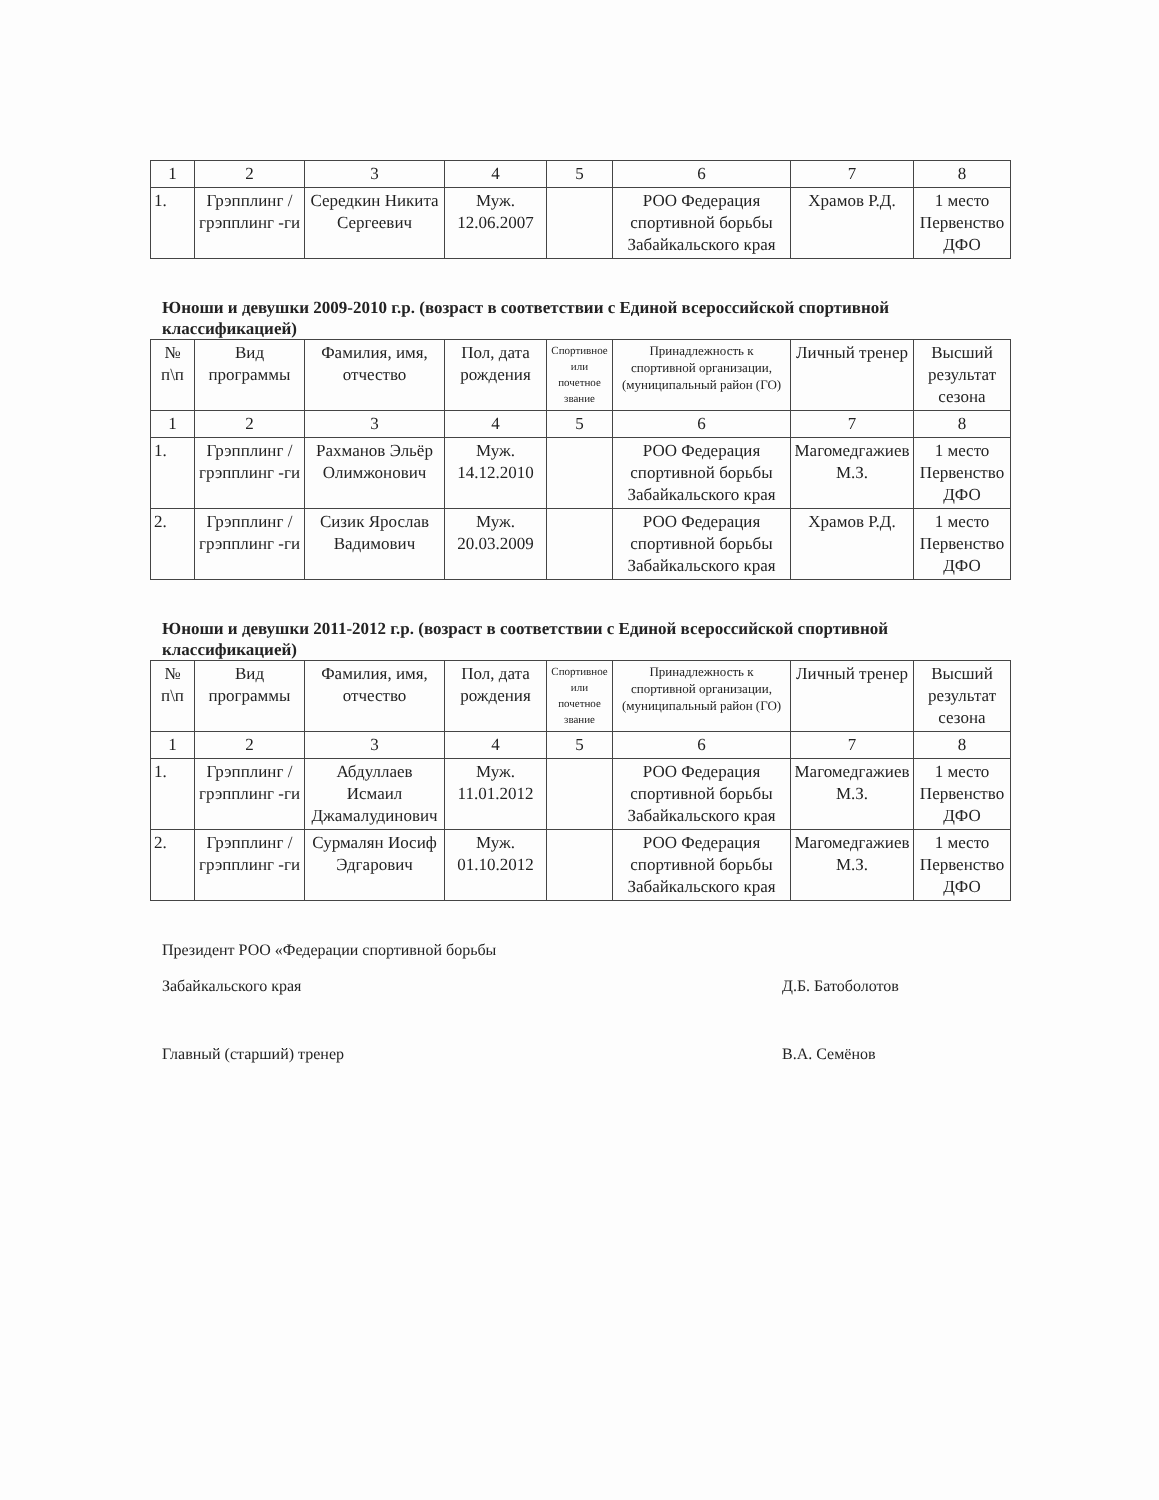| 1 | 2 | 3 | 4 | 5 | 6 | 7 | 8 |
| 1. | Грэпплинг /грэпплинг -ги | Середкин Никита Сергеевич | Муж. 12.06.2007 | | РОО Федерация спортивной борьбы Забайкальского края | Храмов Р.Д. | 1 место Первенство ДФО |
Юноши и девушки 2009-2010 г.р. (возраст в соответствии с Единой всероссийской спортивной классификацией)
| № п\п | Вид программы | Фамилия, имя, отчество | Пол, дата рождения | Спортивное или почетное звание | Принадлежность к спортивной организации, (муниципальный район (ГО) | Личный тренер | Высший результат сезона |
| --- | --- | --- | --- | --- | --- | --- | --- |
| 1 | 2 | 3 | 4 | 5 | 6 | 7 | 8 |
| 1. | Грэпплинг /грэпплинг -ги | Рахманов Эльёр Олимжонович | Муж. 14.12.2010 | | РОО Федерация спортивной борьбы Забайкальского края | Магомедгажиев М.З. | 1 место Первенство ДФО |
| 2. | Грэпплинг /грэпплинг -ги | Сизик Ярослав Вадимович | Муж. 20.03.2009 | | РОО Федерация спортивной борьбы Забайкальского края | Храмов Р.Д. | 1 место Первенство ДФО |
Юноши и девушки 2011-2012 г.р. (возраст в соответствии с Единой всероссийской спортивной классификацией)
| № п\п | Вид программы | Фамилия, имя, отчество | Пол, дата рождения | Спортивное или почетное звание | Принадлежность к спортивной организации, (муниципальный район (ГО) | Личный тренер | Высший результат сезона |
| --- | --- | --- | --- | --- | --- | --- | --- |
| 1 | 2 | 3 | 4 | 5 | 6 | 7 | 8 |
| 1. | Грэпплинг /грэпплинг -ги | Абдуллаев Исмаил Джамалудинович | Муж. 11.01.2012 | | РОО Федерация спортивной борьбы Забайкальского края | Магомедгажиев М.З. | 1 место Первенство ДФО |
| 2. | Грэпплинг /грэпплинг -ги | Сурмалян Иосиф Эдгарович | Муж. 01.10.2012 | | РОО Федерация спортивной борьбы Забайкальского края | Магомедгажиев М.З. | 1 место Первенство ДФО |
Президент РОО «Федерации спортивной борьбы
Забайкальского края Д.Б. Батоболотов
Главный (старший) тренер В.А. Семёнов